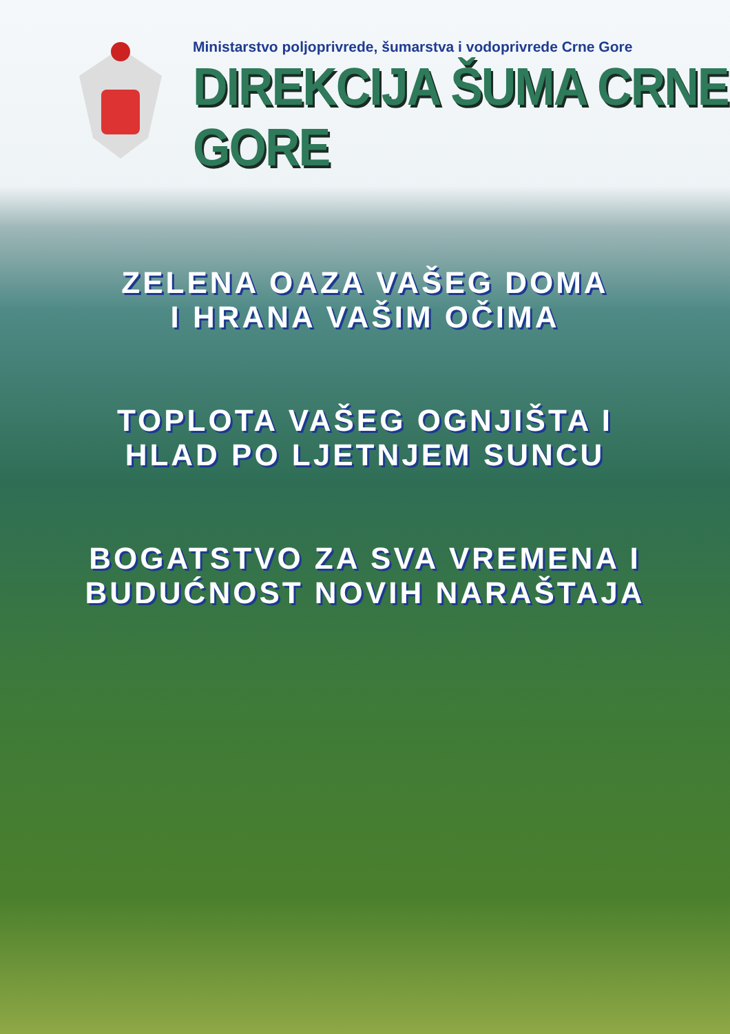Ministarstvo poljoprivrede, šumarstva i vodoprivrede Crne Gore
DIREKCIJA ŠUMA CRNE GORE
ZELENA OAZA VAŠEG DOMA
I HRANA VAŠIM OČIMA
TOPLOTA VAŠEG OGNJIŠTA I
HLAD PO LJETNJEM SUNCU
BOGATSTVO ZA SVA VREMENA I
BUDUĆNOST NOVIH NARAŠTAJA